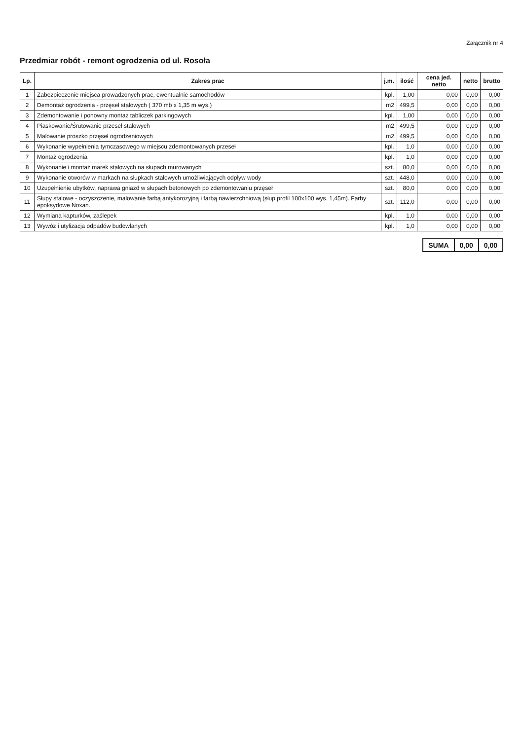Załącznik nr 4
Przedmiar robót - remont ogrodzenia od ul. Rosoła
| Lp. | Zakres prac | j.m. | ilość | cena jed. netto | netto | brutto |
| --- | --- | --- | --- | --- | --- | --- |
| 1 | Zabezpieczenie miejsca prowadzonych prac, ewentualnie samochodów | kpl. | 1,00 | 0,00 | 0,00 | 0,00 |
| 2 | Demontaż ogrodzenia - przęseł stalowych ( 370 mb x 1,35 m wys.) | m2 | 499,5 | 0,00 | 0,00 | 0,00 |
| 3 | Zdemontowanie i ponowny montaż tabliczek parkingowych | kpl. | 1,00 | 0,00 | 0,00 | 0,00 |
| 4 | Piaskowanie/Śrutowanie przeseł stalowych | m2 | 499,5 | 0,00 | 0,00 | 0,00 |
| 5 | Malowanie proszko przęseł ogrodzeniowych | m2 | 499,5 | 0,00 | 0,00 | 0,00 |
| 6 | Wykonanie wypełnienia tymczasowego w miejscu zdemontowanych przeseł | kpl. | 1,0 | 0,00 | 0,00 | 0,00 |
| 7 | Montaż ogrodzenia | kpl. | 1,0 | 0,00 | 0,00 | 0,00 |
| 8 | Wykonanie i montaż marek stalowych na słupach murowanych | szt. | 80,0 | 0,00 | 0,00 | 0,00 |
| 9 | Wykonanie otworów w markach na słupkach stalowych umożliwiających odpływ wody | szt. | 448,0 | 0,00 | 0,00 | 0,00 |
| 10 | Uzupełnienie ubytków, naprawa gniazd w słupach betonowych po zdemontowaniu przęseł | szt. | 80,0 | 0,00 | 0,00 | 0,00 |
| 11 | Słupy stalowe - oczyszczenie, malowanie farbą antykorozyjną i farbą nawierzchniową (słup profil 100x100 wys. 1,45m). Farby epoksydowe Noxan. | szt. | 112,0 | 0,00 | 0,00 | 0,00 |
| 12 | Wymiana kapturków, zaślepek | kpl. | 1,0 | 0,00 | 0,00 | 0,00 |
| 13 | Wywóz i utylizacja odpadów budowlanych | kpl. | 1,0 | 0,00 | 0,00 | 0,00 |
| SUMA | 0,00 | 0,00 |